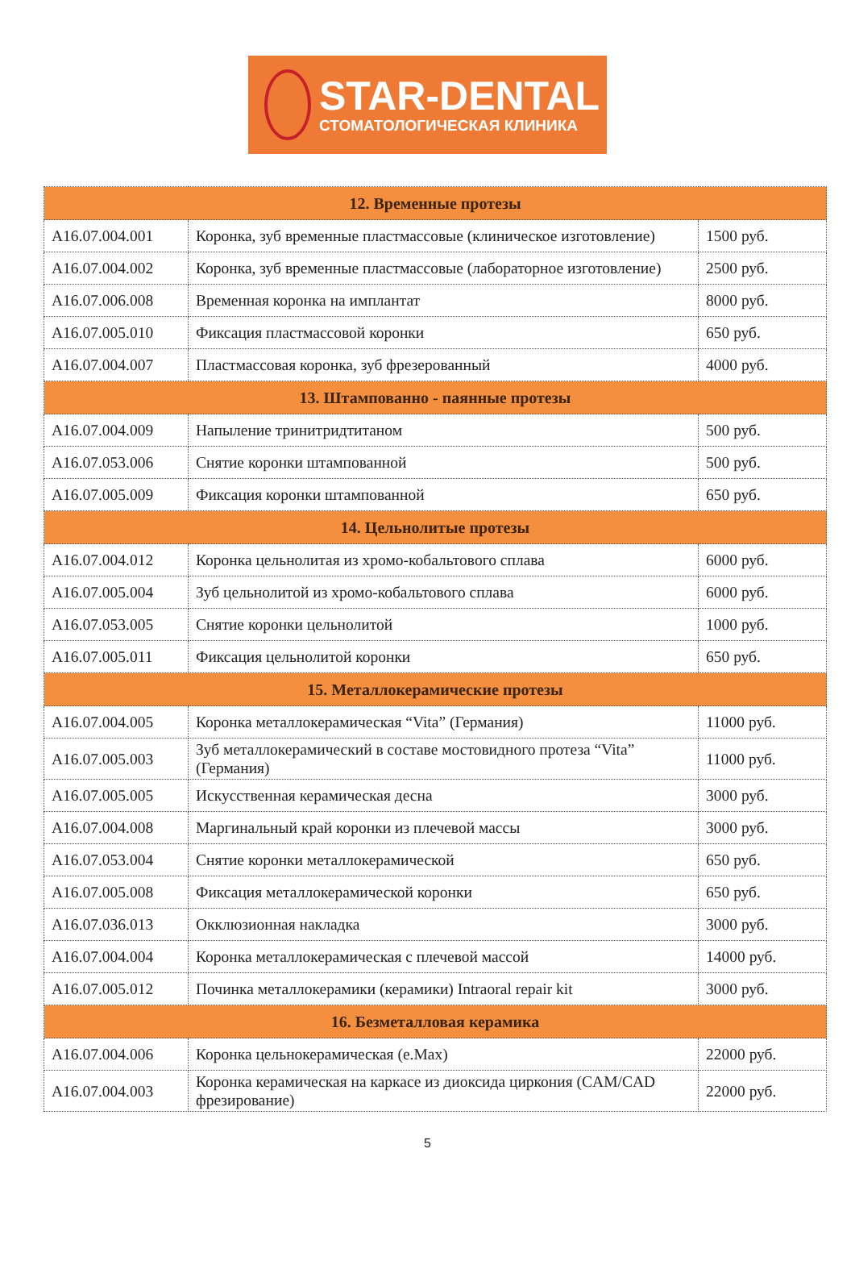STAR-DENTAL
СТОМАТОЛОГИЧЕСКАЯ КЛИНИКА
| 12. Временные протезы | | |
| --- | --- | --- |
| A16.07.004.001 | Коронка, зуб временные пластмассовые (клиническое изготовление) | 1500 руб. |
| A16.07.004.002 | Коронка, зуб временные пластмассовые (лабораторное изготовление) | 2500 руб. |
| A16.07.006.008 | Временная коронка на имплантат | 8000 руб. |
| A16.07.005.010 | Фиксация пластмассовой коронки | 650 руб. |
| A16.07.004.007 | Пластмассовая коронка, зуб фрезерованный | 4000 руб. |
| 13. Штампованно - паянные протезы | | |
| A16.07.004.009 | Напыление тринитридтитаном | 500 руб. |
| A16.07.053.006 | Снятие коронки штампованной | 500 руб. |
| A16.07.005.009 | Фиксация коронки штампованной | 650 руб. |
| 14. Цельнолитые протезы | | |
| A16.07.004.012 | Коронка цельнолитая из хромо-кобальтового сплава | 6000 руб. |
| A16.07.005.004 | Зуб цельнолитой из хромо-кобальтового сплава | 6000 руб. |
| A16.07.053.005 | Снятие коронки цельнолитой | 1000 руб. |
| A16.07.005.011 | Фиксация цельнолитой коронки | 650 руб. |
| 15. Металлокерамические протезы | | |
| A16.07.004.005 | Коронка металлокерамическая “Vita” (Германия) | 11000 руб. |
| A16.07.005.003 | Зуб металлокерамический в составе мостовидного протеза “Vita” (Германия) | 11000 руб. |
| A16.07.005.005 | Искусственная керамическая десна | 3000 руб. |
| A16.07.004.008 | Маргинальный край коронки из плечевой массы | 3000 руб. |
| A16.07.053.004 | Снятие коронки металлокерамической | 650 руб. |
| A16.07.005.008 | Фиксация металлокерамической коронки | 650 руб. |
| A16.07.036.013 | Окклюзионная накладка | 3000 руб. |
| A16.07.004.004 | Коронка металлокерамическая с плечевой массой | 14000 руб. |
| A16.07.005.012 | Починка металлокерамики (керамики) Intraoral repair kit | 3000 руб. |
| 16. Безметалловая керамика | | |
| A16.07.004.006 | Коронка цельнокерамическая (e.Max) | 22000 руб. |
| A16.07.004.003 | Коронка керамическая на каркасе из диоксида циркония (CAM/CAD фрезирование) | 22000 руб. |
5